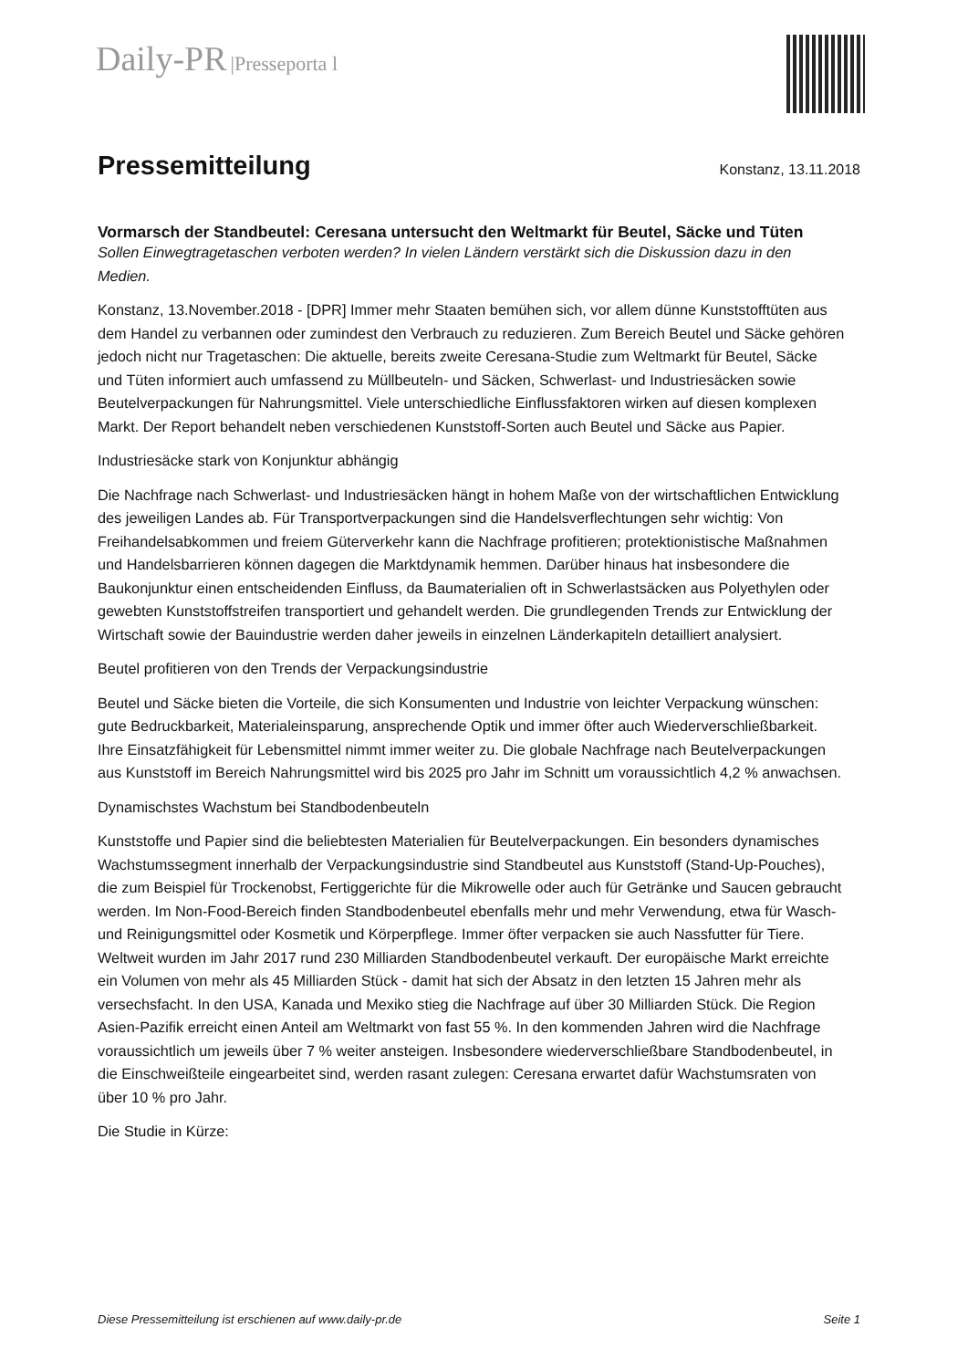Daily-PR |Presseporta l
Pressemitteilung
Konstanz, 13.11.2018
Vormarsch der Standbeutel: Ceresana untersucht den Weltmarkt für Beutel, Säcke und Tüten
Sollen Einwegtragetaschen verboten werden? In vielen Ländern verstärkt sich die Diskussion dazu in den Medien.
Konstanz, 13.November.2018 - [DPR] Immer mehr Staaten bemühen sich, vor allem dünne Kunststofftüten aus dem Handel zu verbannen oder zumindest den Verbrauch zu reduzieren. Zum Bereich Beutel und Säcke gehören jedoch nicht nur Tragetaschen: Die aktuelle, bereits zweite Ceresana-Studie zum Weltmarkt für Beutel, Säcke und Tüten informiert auch umfassend zu Müllbeuteln- und Säcken, Schwerlast- und Industriesäcken sowie Beutelverpackungen für Nahrungsmittel. Viele unterschiedliche Einflussfaktoren wirken auf diesen komplexen Markt. Der Report behandelt neben verschiedenen Kunststoff-Sorten auch Beutel und Säcke aus Papier.
Industriesäcke stark von Konjunktur abhängig
Die Nachfrage nach Schwerlast- und Industriesäcken hängt in hohem Maße von der wirtschaftlichen Entwicklung des jeweiligen Landes ab. Für Transportverpackungen sind die Handelsverflechtungen sehr wichtig: Von Freihandelsabkommen und freiem Güterverkehr kann die Nachfrage profitieren; protektionistische Maßnahmen und Handelsbarrieren können dagegen die Marktdynamik hemmen. Darüber hinaus hat insbesondere die Baukonjunktur einen entscheidenden Einfluss, da Baumaterialien oft in Schwerlastsäcken aus Polyethylen oder gewebten Kunststoffstreifen transportiert und gehandelt werden. Die grundlegenden Trends zur Entwicklung der Wirtschaft sowie der Bauindustrie werden daher jeweils in einzelnen Länderkapiteln detailliert analysiert.
Beutel profitieren von den Trends der Verpackungsindustrie
Beutel und Säcke bieten die Vorteile, die sich Konsumenten und Industrie von leichter Verpackung wünschen: gute Bedruckbarkeit, Materialeinsparung, ansprechende Optik und immer öfter auch Wiederverschließbarkeit. Ihre Einsatzfähigkeit für Lebensmittel nimmt immer weiter zu. Die globale Nachfrage nach Beutelverpackungen aus Kunststoff im Bereich Nahrungsmittel wird bis 2025 pro Jahr im Schnitt um voraussichtlich 4,2 % anwachsen.
Dynamischstes Wachstum bei Standbodenbeuteln
Kunststoffe und Papier sind die beliebtesten Materialien für Beutelverpackungen. Ein besonders dynamisches Wachstumssegment innerhalb der Verpackungsindustrie sind Standbeutel aus Kunststoff (Stand-Up-Pouches), die zum Beispiel für Trockenobst, Fertiggerichte für die Mikrowelle oder auch für Getränke und Saucen gebraucht werden. Im Non-Food-Bereich finden Standbodenbeutel ebenfalls mehr und mehr Verwendung, etwa für Wasch- und Reinigungsmittel oder Kosmetik und Körperpflege. Immer öfter verpacken sie auch Nassfutter für Tiere. Weltweit wurden im Jahr 2017 rund 230 Milliarden Standbodenbeutel verkauft. Der europäische Markt erreichte ein Volumen von mehr als 45 Milliarden Stück - damit hat sich der Absatz in den letzten 15 Jahren mehr als versechsfacht. In den USA, Kanada und Mexiko stieg die Nachfrage auf über 30 Milliarden Stück. Die Region Asien-Pazifik erreicht einen Anteil am Weltmarkt von fast 55 %. In den kommenden Jahren wird die Nachfrage voraussichtlich um jeweils über 7 % weiter ansteigen. Insbesondere wiederverschließbare Standbodenbeutel, in die Einschweißteile eingearbeitet sind, werden rasant zulegen: Ceresana erwartet dafür Wachstumsraten von über 10 % pro Jahr.
Die Studie in Kürze:
Diese Pressemitteilung ist erschienen auf www.daily-pr.de Seite 1